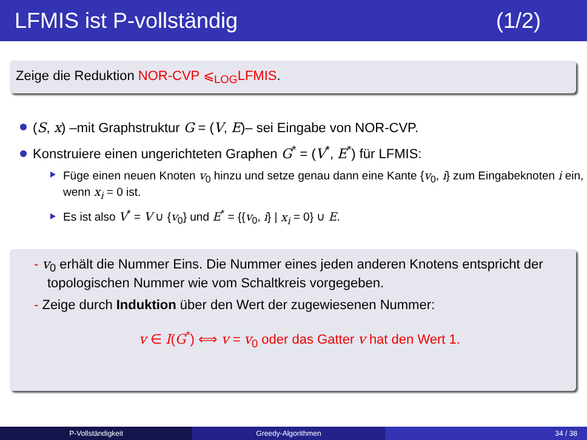LFMIS ist P-vollständig (1/2)
Zeige die Reduktion NOR-CVP ⩽<sub>LOG</sub>LFMIS.
(S, x) –mit Graphstruktur G = (V, E)– sei Eingabe von NOR-CVP.
Konstruiere einen ungerichteten Graphen G<sup>*</sup> = (V<sup>*</sup>, E<sup>*</sup>) für LFMIS:
Füge einen neuen Knoten v<sub>0</sub> hinzu und setze genau dann eine Kante {v<sub>0</sub>, i} zum Eingabeknoten i ein, wenn x<sub>i</sub> = 0 ist.
Es ist also V<sup>*</sup> = V ∪ {v<sub>0</sub>} und E<sup>*</sup> = {{v<sub>0</sub>, i} | x<sub>i</sub> = 0} ∪ E.
- v<sub>0</sub> erhält die Nummer Eins. Die Nummer eines jeden anderen Knotens entspricht der topologischen Nummer wie vom Schaltkreis vorgegeben.
- Zeige durch Induktion über den Wert der zugewiesenen Nummer:
v ∈ I(G<sup>*</sup>) ⟺ v = v<sub>0</sub> oder das Gatter v hat den Wert 1.
P-Vollständigkeit Greedy-Algorithmen 34 / 38